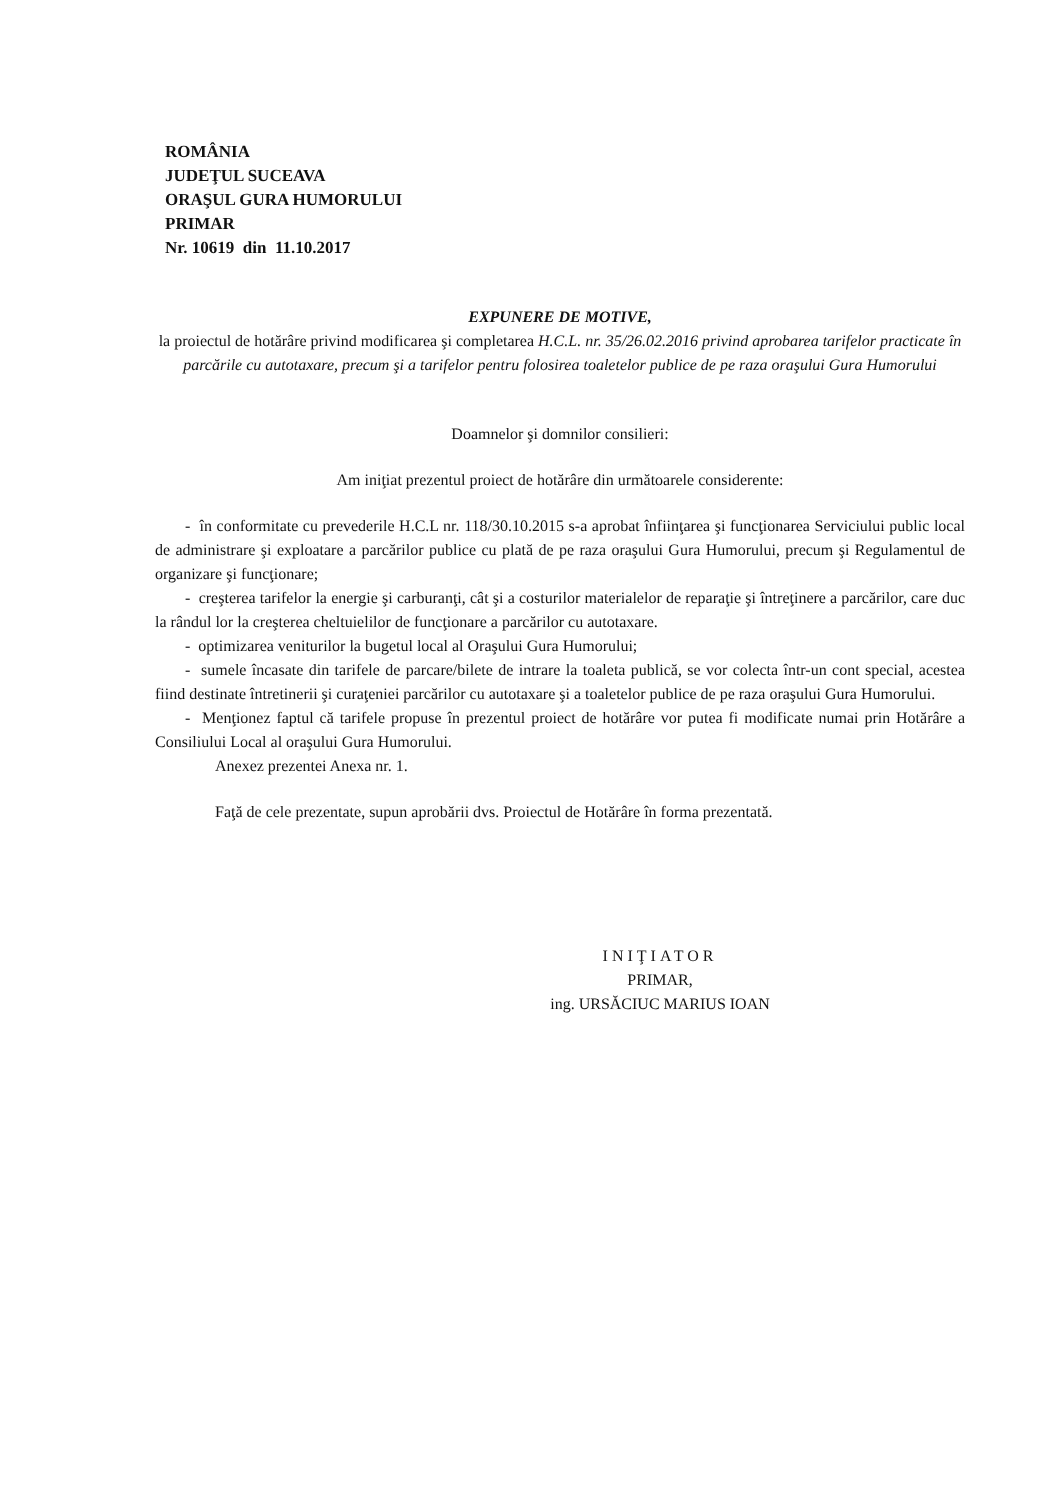ROMÂNIA
JUDEŢUL SUCEAVA
ORAŞUL GURA HUMORULUI
PRIMAR
Nr. 10619 din 11.10.2017
EXPUNERE DE MOTIVE,
la proiectul de hotărâre privind modificarea şi completarea H.C.L. nr. 35/26.02.2016 privind aprobarea tarifelor practicate în parcările cu autotaxare, precum şi a tarifelor pentru folosirea toaletelor publice de pe raza oraşului Gura Humorului
Doamnelor şi domnilor consilieri:
Am iniţiat prezentul proiect de hotărâre din următoarele considerente:
- în conformitate cu prevederile H.C.L nr. 118/30.10.2015 s-a aprobat înfiinţarea şi funcţionarea Serviciului public local de administrare şi exploatare a parcărilor publice cu plată de pe raza oraşului Gura Humorului, precum şi Regulamentul de organizare şi funcţionare;
- creşterea tarifelor la energie şi carburanţi, cât şi a costurilor materialelor de reparaţie şi întreţinere a parcărilor, care duc la rândul lor la creşterea cheltuielilor de funcţionare a parcărilor cu autotaxare.
- optimizarea veniturilor la bugetul local al Oraşului Gura Humorului;
- sumele încasate din tarifele de parcare/bilete de intrare la toaleta publică, se vor colecta într-un cont special, acestea fiind destinate întretinerii şi curaţeniei parcărilor cu autotaxare şi a toaletelor publice de pe raza oraşului Gura Humorului.
- Menţionez faptul că tarifele propuse în prezentul proiect de hotărâre vor putea fi modificate numai prin Hotărâre a Consiliului Local al oraşului Gura Humorului.
Anexez prezentei Anexa nr. 1.
Faţă de cele prezentate, supun aprobării dvs. Proiectul de Hotărâre în forma prezentată.
INIŢIATOR
PRIMAR,
ing. URSĂCIUC MARIUS IOAN